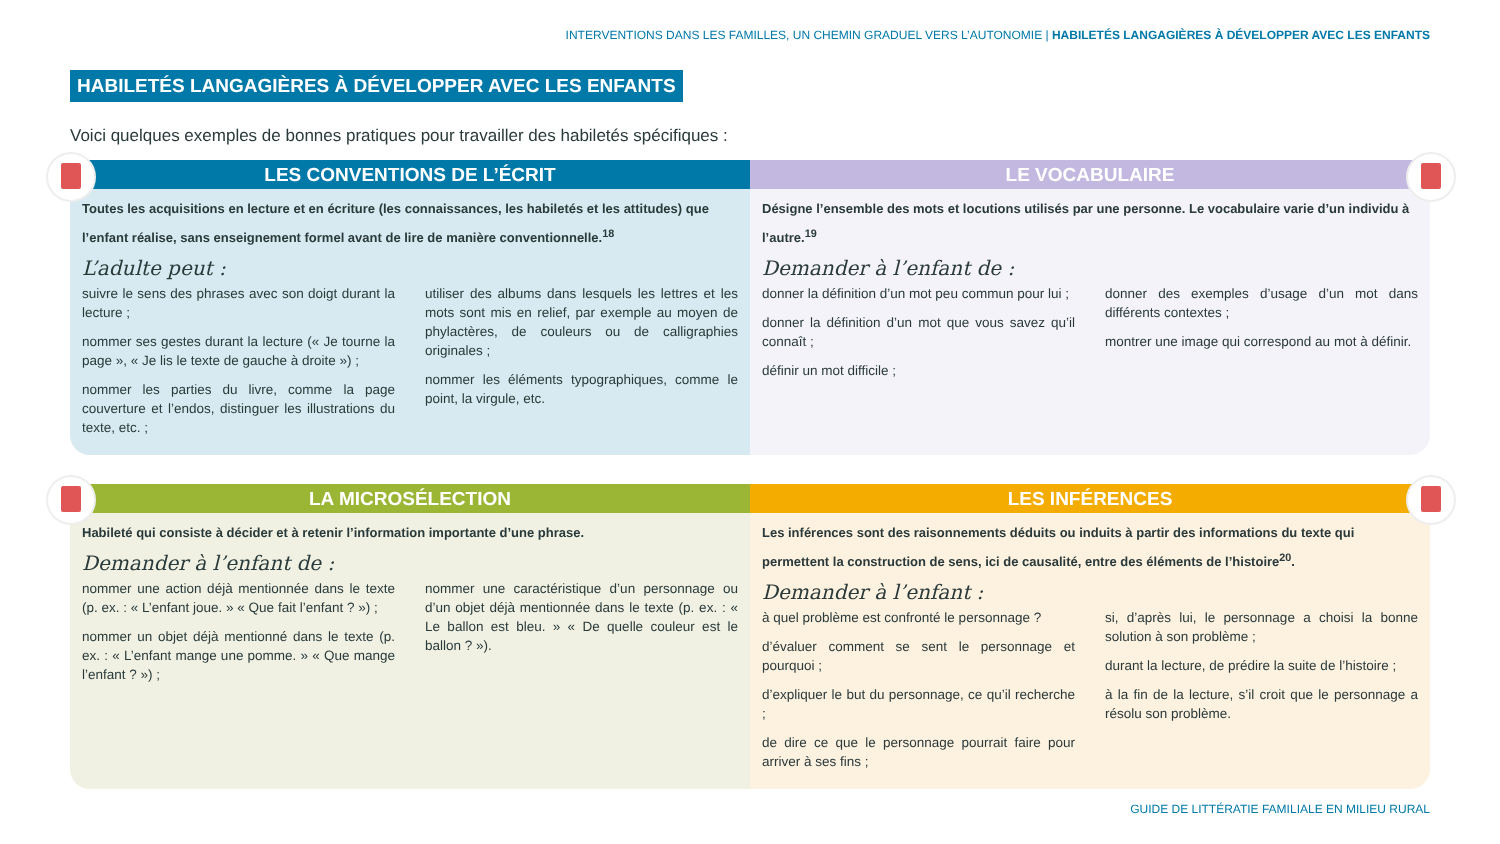INTERVENTIONS DANS LES FAMILLES, UN CHEMIN GRADUEL VERS L’AUTONOMIE | HABILETÉS LANGAGIÈRES À DÉVELOPPER AVEC LES ENFANTS
HABILETÉS LANGAGIÈRES À DÉVELOPPER AVEC LES ENFANTS
Voici quelques exemples de bonnes pratiques pour travailler des habiletés spécifiques :
LES CONVENTIONS DE L’ÉCRIT
Toutes les acquisitions en lecture et en écriture (les connaissances, les habiletés et les attitudes) que l’enfant réalise, sans enseignement formel avant de lire de manière conventionnelle.<sup>18</sup>
L’adulte peut :
suivre le sens des phrases avec son doigt durant la lecture ;
nommer ses gestes durant la lecture (« Je tourne la page », « Je lis le texte de gauche à droite ») ;
nommer les parties du livre, comme la page couverture et l’endos, distinguer les illustrations du texte, etc. ;
utiliser des albums dans lesquels les lettres et les mots sont mis en relief, par exemple au moyen de phylactères, de couleurs ou de calligraphies originales ;
nommer les éléments typographiques, comme le point, la virgule, etc.
LE VOCABULAIRE
Désigne l’ensemble des mots et locutions utilisés par une personne. Le vocabulaire varie d’un individu à l’autre.<sup>19</sup>
Demander à l’enfant de :
donner la définition d’un mot peu commun pour lui ;
donner la définition d’un mot que vous savez qu’il connaît ;
définir un mot difficile ;
donner des exemples d’usage d’un mot dans différents contextes ;
montrer une image qui correspond au mot à définir.
LA MICROSÉLECTION
Habileté qui consiste à décider et à retenir l’information importante d’une phrase.
Demander à l’enfant de :
nommer une action déjà mentionnée dans le texte (p. ex. : « L’enfant joue. » « Que fait l’enfant ? ») ;
nommer un objet déjà mentionné dans le texte (p. ex. : « L’enfant mange une pomme. » « Que mange l’enfant ? ») ;
nommer une caractéristique d’un personnage ou d’un objet déjà mentionnée dans le texte (p. ex. : « Le ballon est bleu. » « De quelle couleur est le ballon ? »).
LES INFÉRENCES
Les inférences sont des raisonnements déduits ou induits à partir des informations du texte qui permettent la construction de sens, ici de causalité, entre des éléments de l’histoire<sup>20</sup>.
Demander à l’enfant :
à quel problème est confronté le personnage ?
d’évaluer comment se sent le personnage et pourquoi ;
d’expliquer le but du personnage, ce qu’il recherche ;
de dire ce que le personnage pourrait faire pour arriver à ses fins ;
si, d’après lui, le personnage a choisi la bonne solution à son problème ;
durant la lecture, de prédire la suite de l’histoire ;
à la fin de la lecture, s’il croit que le personnage a résolu son problème.
GUIDE DE LITTÉRATIE FAMILIALE EN MILIEU RURAL